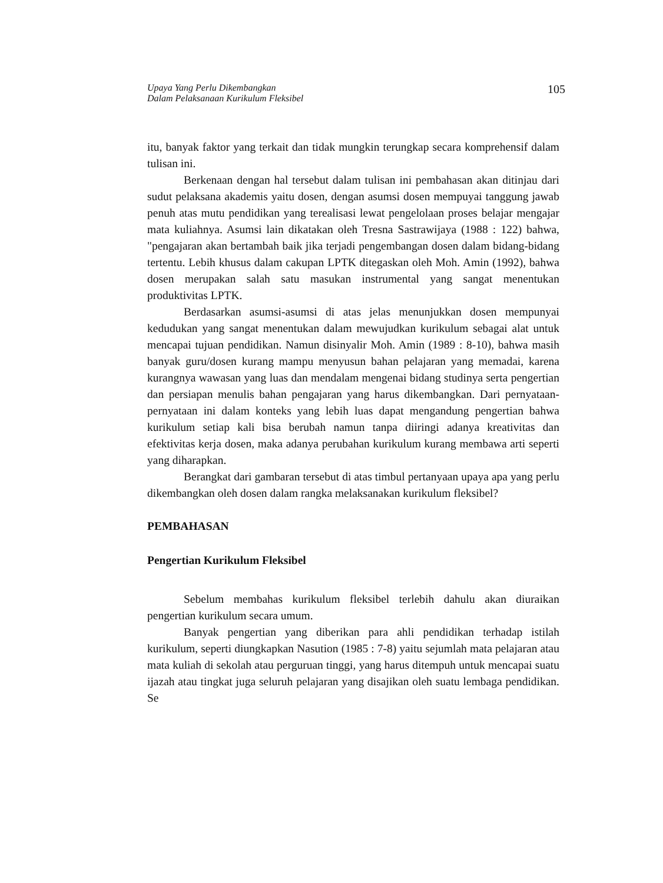Upaya Yang Perlu Dikembangkan
Dalam Pelaksanaan Kurikulum Fleksibel
105
itu, banyak faktor yang terkait dan tidak mungkin terungkap secara komprehensif dalam tulisan ini.
Berkenaan dengan hal tersebut dalam tulisan ini pembahasan akan ditinjau dari sudut pelaksana akademis yaitu dosen, dengan asumsi dosen mempuyai tanggung jawab penuh atas mutu pendidikan yang terealisasi lewat pengelolaan proses belajar mengajar mata kuliahnya. Asumsi lain dikatakan oleh Tresna Sastrawijaya (1988 : 122) bahwa, "pengajaran akan bertambah baik jika terjadi pengembangan dosen dalam bidang-bidang tertentu. Lebih khusus dalam cakupan LPTK ditegaskan oleh Moh. Amin (1992), bahwa dosen merupakan salah satu masukan instrumental yang sangat menentukan produktivitas LPTK.
Berdasarkan asumsi-asumsi di atas jelas menunjukkan dosen mempunyai kedudukan yang sangat menentukan dalam mewujudkan kurikulum sebagai alat untuk mencapai tujuan pendidikan. Namun disinyalir Moh. Amin (1989 : 8-10), bahwa masih banyak guru/dosen kurang mampu menyusun bahan pelajaran yang memadai, karena kurangnya wawasan yang luas dan mendalam mengenai bidang studinya serta pengertian dan persiapan menulis bahan pengajaran yang harus dikembangkan. Dari pernyataan-pernyataan ini dalam konteks yang lebih luas dapat mengandung pengertian bahwa kurikulum setiap kali bisa berubah namun tanpa diiringi adanya kreativitas dan efektivitas kerja dosen, maka adanya perubahan kurikulum kurang membawa arti seperti yang diharapkan.
Berangkat dari gambaran tersebut di atas timbul pertanyaan upaya apa yang perlu dikembangkan oleh dosen dalam rangka melaksanakan kurikulum fleksibel?
PEMBAHASAN
Pengertian Kurikulum Fleksibel
Sebelum membahas kurikulum fleksibel terlebih dahulu akan diuraikan pengertian kurikulum secara umum.
Banyak pengertian yang diberikan para ahli pendidikan terhadap istilah kurikulum, seperti diungkapkan Nasution (1985 : 7-8) yaitu sejumlah mata pelajaran atau mata kuliah di sekolah atau perguruan tinggi, yang harus ditempuh untuk mencapai suatu ijazah atau tingkat juga seluruh pelajaran yang disajikan oleh suatu lembaga pendidikan. Se